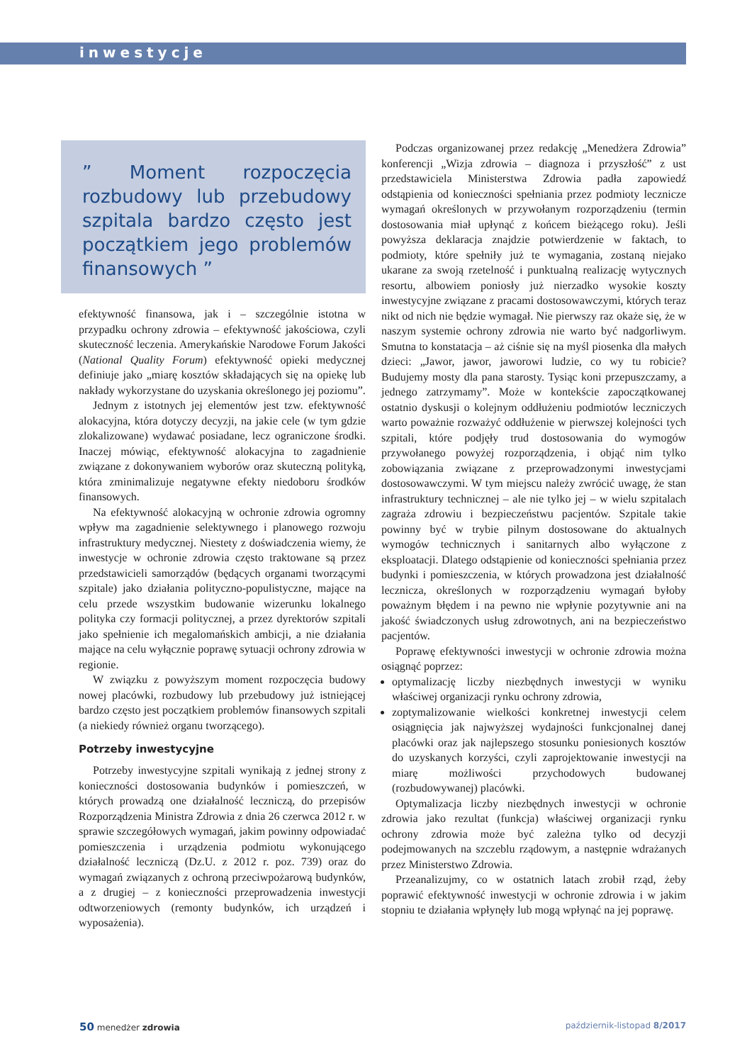inwestycje
” Moment rozpoczęcia rozbudowy lub przebudowy szpitala bardzo często jest początkiem jego problemów finansowych ”
efektywność finansowa, jak i – szczególnie istotna w przypadku ochrony zdrowia – efektywność jakościowa, czyli skuteczność leczenia. Amerykańskie Narodowe Forum Jakości (National Quality Forum) efektywność opieki medycznej definiuje jako „miarę kosztów składających się na opiekę lub nakłady wykorzystane do uzyskania określonego jej poziomu”.
Jednym z istotnych jej elementów jest tzw. efektywność alokacyjna, która dotyczy decyzji, na jakie cele (w tym gdzie zlokalizowane) wydawać posiadane, lecz ograniczone środki. Inaczej mówiąc, efektywność alokacyjna to zagadnienie związane z dokonywaniem wyborów oraz skuteczną polityką, która zminimalizuje negatywne efekty niedoboru środków finansowych.
Na efektywność alokacyjną w ochronie zdrowia ogromny wpływ ma zagadnienie selektywnego i planowego rozwoju infrastruktury medycznej. Niestety z doświadczenia wiemy, że inwestycje w ochronie zdrowia często traktowane są przez przedstawicieli samorządów (będących organami tworzącymi szpitale) jako działania polityczno-populistyczne, mające na celu przede wszystkim budowanie wizerunku lokalnego polityka czy formacji politycznej, a przez dyrektorów szpitali jako spełnienie ich megalomańskich ambicji, a nie działania mające na celu wyłącznie poprawę sytuacji ochrony zdrowia w regionie.
W związku z powyższym moment rozpoczęcia budowy nowej placówki, rozbudowy lub przebudowy już istniejącej bardzo często jest początkiem problemów finansowych szpitali (a niekiedy również organu tworzącego).
Potrzeby inwestycyjne
Potrzeby inwestycyjne szpitali wynikają z jednej strony z konieczności dostosowania budynków i pomieszczeń, w których prowadzą one działalność leczniczą, do przepisów Rozporządzenia Ministra Zdrowia z dnia 26 czerwca 2012 r. w sprawie szczegółowych wymagań, jakim powinny odpowiadać pomieszczenia i urządzenia podmiotu wykonującego działalność leczniczą (Dz.U. z 2012 r. poz. 739) oraz do wymagań związanych z ochroną przeciwpożarową budynków, a z drugiej – z konieczności przeprowadzenia inwestycji odtworzeniowych (remonty budynków, ich urządzeń i wyposażenia).
Podczas organizowanej przez redakcję „Menedżera Zdrowia” konferencji „Wizja zdrowia – diagnoza i przyszłość” z ust przedstawiciela Ministerstwa Zdrowia padła zapowiedź odstąpienia od konieczności spełniania przez podmioty lecznicze wymagań określonych w przywołanym rozporządzeniu (termin dostosowania miał upłynąć z końcem bieżącego roku). Jeśli powyższa deklaracja znajdzie potwierdzenie w faktach, to podmioty, które spełniły już te wymagania, zostaną niejako ukarane za swoją rzetelność i punktualną realizację wytycznych resortu, albowiem poniosły już nierzadko wysokie koszty inwestycyjne związane z pracami dostosowawczymi, których teraz nikt od nich nie będzie wymagał. Nie pierwszy raz okaże się, że w naszym systemie ochrony zdrowia nie warto być nadgorliwym. Smutna to konstatacja – aż ciśnie się na myśl piosenka dla małych dzieci: „Jawor, jawor, jaworowi ludzie, co wy tu robicie? Budujemy mosty dla pana starosty. Tysiąc koni przepuszczamy, a jednego zatrzymamy”. Może w kontekście zapoczątkowanej ostatnio dyskusji o kolejnym oddłużeniu podmiotów leczniczych warto poważnie rozważyć oddłużenie w pierwszej kolejności tych szpitali, które podjęły trud dostosowania do wymogów przywołanego powyżej rozporządzenia, i objąć nim tylko zobowiązania związane z przeprowadzonymi inwestycjami dostosowawczymi. W tym miejscu należy zwrócić uwagę, że stan infrastruktury technicznej – ale nie tylko jej – w wielu szpitalach zagraża zdrowiu i bezpieczeństwu pacjentów. Szpitale takie powinny być w trybie pilnym dostosowane do aktualnych wymogów technicznych i sanitarnych albo wyłączone z eksploatacji. Dlatego odstąpienie od konieczności spełniania przez budynki i pomieszczenia, w których prowadzona jest działalność lecznicza, określonych w rozporządzeniu wymagań byłoby poważnym błędem i na pewno nie wpłynie pozytywnie ani na jakość świadczonych usług zdrowotnych, ani na bezpieczeństwo pacjentów.
Poprawę efektywności inwestycji w ochronie zdrowia można osiągnąć poprzez:
optymalizację liczby niezbędnych inwestycji w wyniku właściwej organizacji rynku ochrony zdrowia,
zoptymalizowanie wielkości konkretnej inwestycji celem osiągnięcia jak najwyższej wydajności funkcjonalnej danej placówki oraz jak najlepszego stosunku poniesionych kosztów do uzyskanych korzyści, czyli zaprojektowanie inwestycji na miarę możliwości przychodowych budowanej (rozbudowywanej) placówki.
Optymalizacja liczby niezbędnych inwestycji w ochronie zdrowia jako rezultat (funkcja) właściwej organizacji rynku ochrony zdrowia może być zależna tylko od decyzji podejmowanych na szczeblu rządowym, a następnie wdrażanych przez Ministerstwo Zdrowia.
Przeanalizujmy, co w ostatnich latach zrobił rząd, żeby poprawić efektywność inwestycji w ochronie zdrowia i w jakim stopniu te działania wpłynęły lub mogą wpłynąć na jej poprawę.
50 menedżer zdrowia październik-listopad 8/2017